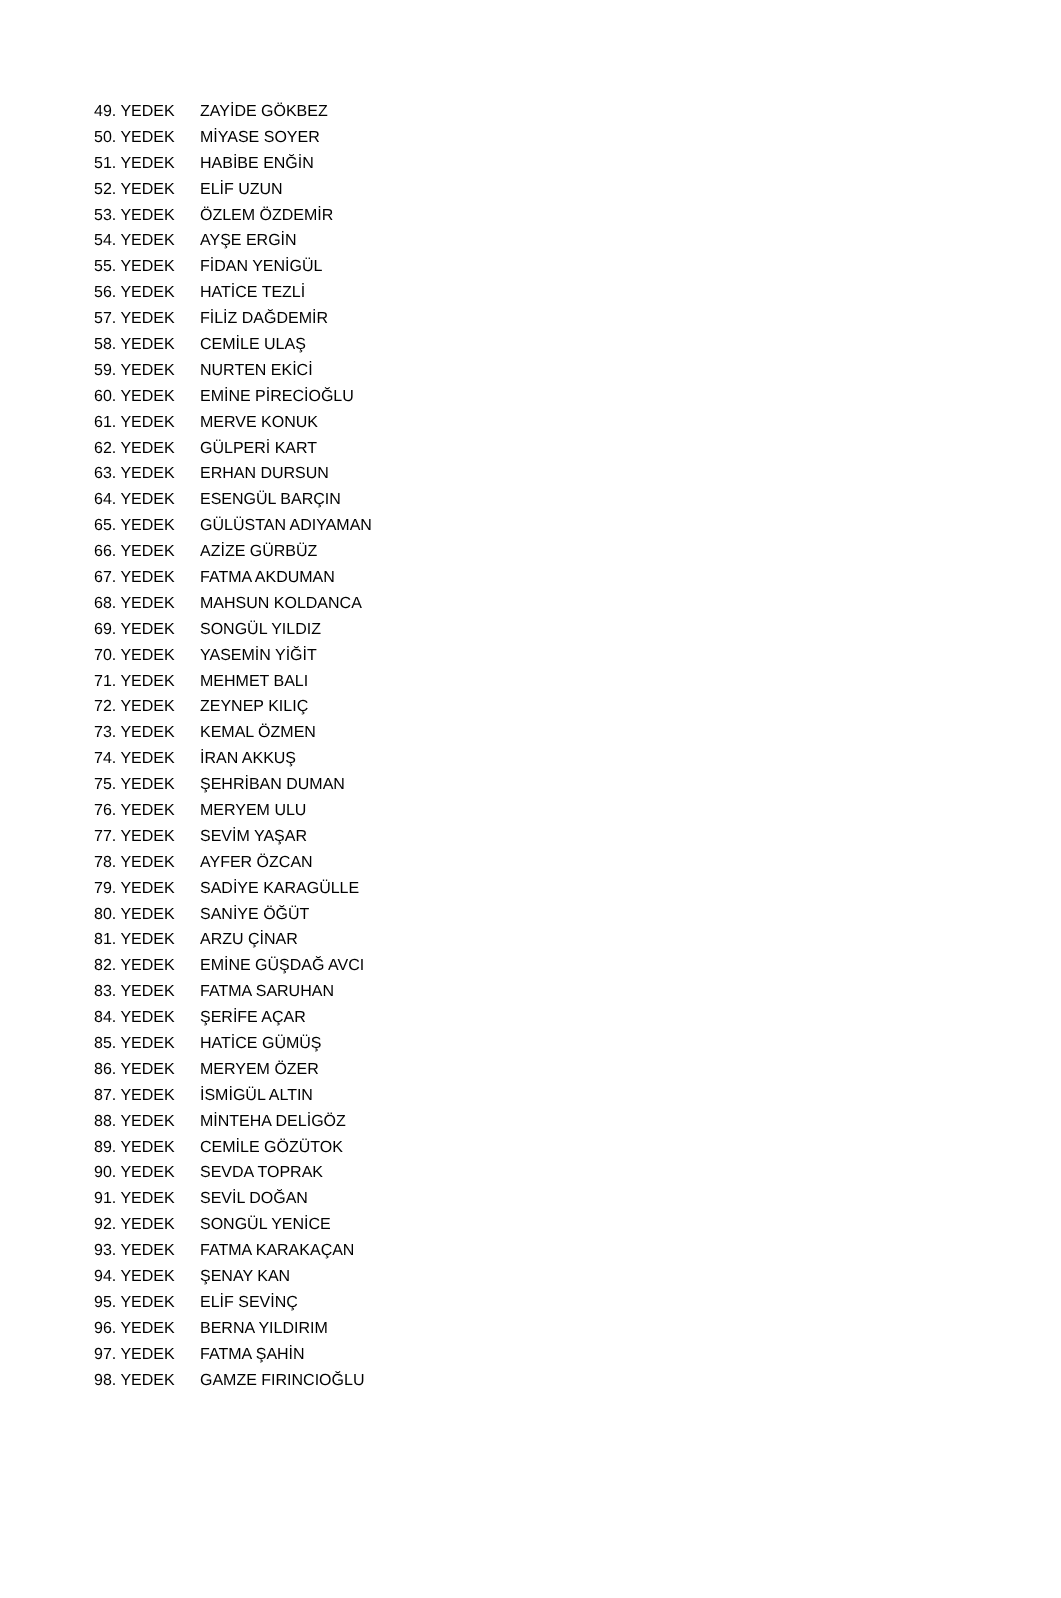| 49. YEDEK | ZAYİDE GÖKBEZ |
| 50. YEDEK | MİYASE SOYER |
| 51. YEDEK | HABİBE ENĞİN |
| 52. YEDEK | ELİF UZUN |
| 53. YEDEK | ÖZLEM ÖZDEMİR |
| 54. YEDEK | AYŞE ERGİN |
| 55. YEDEK | FİDAN YENİGÜL |
| 56. YEDEK | HATİCE TEZLİ |
| 57. YEDEK | FİLİZ DAĞDEMİR |
| 58. YEDEK | CEMİLE ULAŞ |
| 59. YEDEK | NURTEN EKİCİ |
| 60. YEDEK | EMİNE PİRECİOĞLU |
| 61. YEDEK | MERVE KONUK |
| 62. YEDEK | GÜLPERİ KART |
| 63. YEDEK | ERHAN DURSUN |
| 64. YEDEK | ESENGÜL BARÇIN |
| 65. YEDEK | GÜLÜSTAN ADIYAMAN |
| 66. YEDEK | AZİZE GÜRBÜZ |
| 67. YEDEK | FATMA AKDUMAN |
| 68. YEDEK | MAHSUN KOLDANCA |
| 69. YEDEK | SONGÜL YILDIZ |
| 70. YEDEK | YASEMİN YİĞİT |
| 71. YEDEK | MEHMET BALI |
| 72. YEDEK | ZEYNEP KILIÇ |
| 73. YEDEK | KEMAL ÖZMEN |
| 74. YEDEK | İRAN AKKUŞ |
| 75. YEDEK | ŞEHRİBAN DUMAN |
| 76. YEDEK | MERYEM ULU |
| 77. YEDEK | SEVİM YAŞAR |
| 78. YEDEK | AYFER ÖZCAN |
| 79. YEDEK | SADİYE KARAGÜLLE |
| 80. YEDEK | SANİYE ÖĞÜT |
| 81. YEDEK | ARZU ÇİNAR |
| 82. YEDEK | EMİNE GÜŞDAĞ AVCI |
| 83. YEDEK | FATMA SARUHAN |
| 84. YEDEK | ŞERİFE AÇAR |
| 85. YEDEK | HATİCE GÜMÜŞ |
| 86. YEDEK | MERYEM ÖZER |
| 87. YEDEK | İSMİGÜL ALTIN |
| 88. YEDEK | MİNTEHA DELİGÖZ |
| 89. YEDEK | CEMİLE GÖZÜTOK |
| 90. YEDEK | SEVDA TOPRAK |
| 91. YEDEK | SEVİL DOĞAN |
| 92. YEDEK | SONGÜL YENİCE |
| 93. YEDEK | FATMA KARAKAÇAN |
| 94. YEDEK | ŞENAY KAN |
| 95. YEDEK | ELİF SEVİNÇ |
| 96. YEDEK | BERNA YILDIRIM |
| 97. YEDEK | FATMA ŞAHİN |
| 98. YEDEK | GAMZE FIRINCIOĞLU |